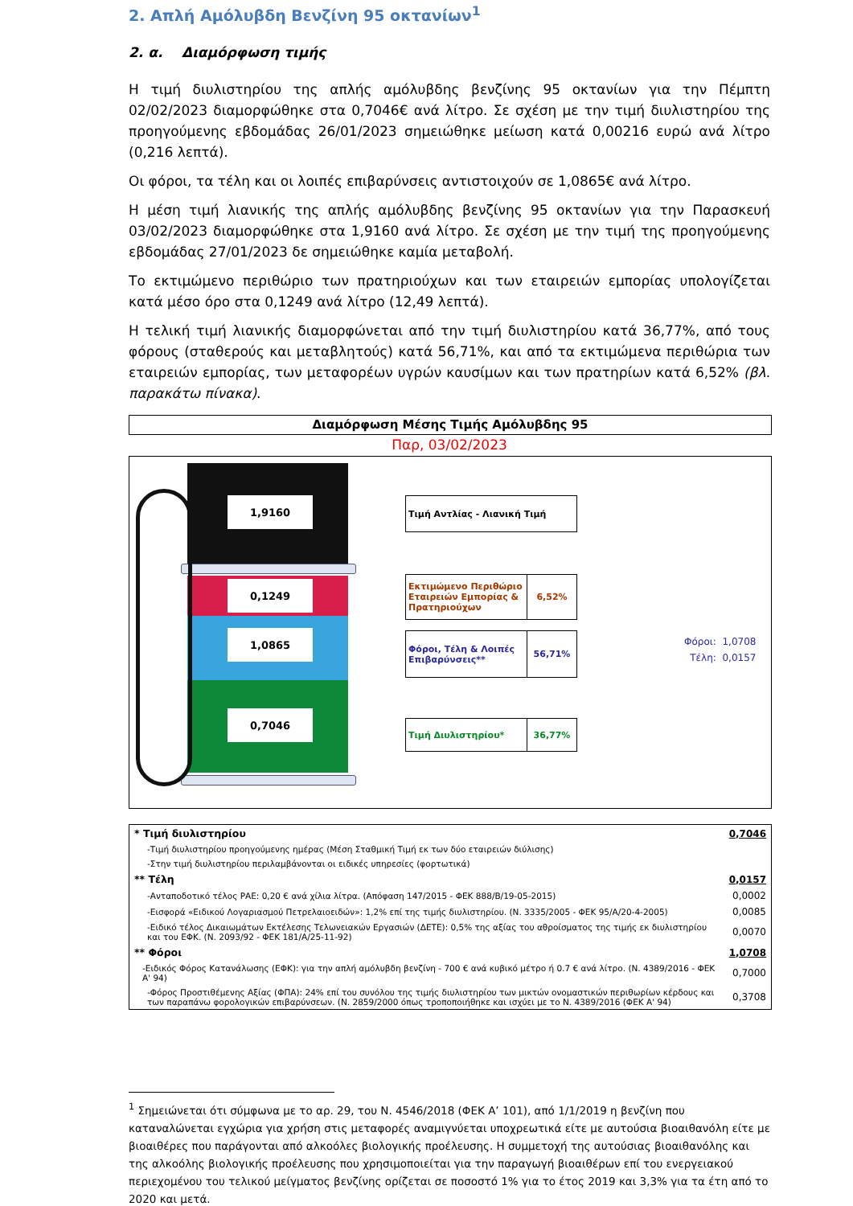2. Απλή Αμόλυβδη Βενζίνη 95 οκτανίων<sup>1</sup>
2. α. Διαμόρφωση τιμής
Η τιμή διυλιστηρίου της απλής αμόλυβδης βενζίνης 95 οκτανίων για την Πέμπτη 02/02/2023 διαμορφώθηκε στα 0,7046€ ανά λίτρο. Σε σχέση με την τιμή διυλιστηρίου της προηγούμενης εβδομάδας 26/01/2023 σημειώθηκε μείωση κατά 0,00216 ευρώ ανά λίτρο (0,216 λεπτά).
Οι φόροι, τα τέλη και οι λοιπές επιβαρύνσεις αντιστοιχούν σε 1,0865€ ανά λίτρο.
Η μέση τιμή λιανικής της απλής αμόλυβδης βενζίνης 95 οκτανίων για την Παρασκευή 03/02/2023 διαμορφώθηκε στα 1,9160 ανά λίτρο. Σε σχέση με την τιμή της προηγούμενης εβδομάδας 27/01/2023 δε σημειώθηκε καμία μεταβολή.
Το εκτιμώμενο περιθώριο των πρατηριούχων και των εταιρειών εμπορίας υπολογίζεται κατά μέσο όρο στα 0,1249 ανά λίτρο (12,49 λεπτά).
Η τελική τιμή λιανικής διαμορφώνεται από την τιμή διυλιστηρίου κατά 36,77%, από τους φόρους (σταθερούς και μεταβλητούς) κατά 56,71%, και από τα εκτιμώμενα περιθώρια των εταιρειών εμπορίας, των μεταφορέων υγρών καυσίμων και των πρατηρίων κατά 6,52% (βλ. παρακάτω πίνακα).
Διαμόρφωση Μέσης Τιμής Αμόλυβδης 95
Παρ, 03/02/2023
1,9160
0,1249
1,0865
0,7046
Τιμή Αντλίας - Λιανική Τιμή
Εκτιμώμενο Περιθώριο Εταιρειών Εμπορίας & Πρατηριούχων
6,52%
Φόροι, Τέλη & Λοιπές Επιβαρύνσεις**
56,71%
Τιμή Διυλιστηρίου* 36,77%
Φόροι: 1,0708
Τέλη: 0,0157
| * Τιμή διυλιστηρίου | 0,7046 |
| -Τιμή διυλιστηρίου προηγούμενης ημέρας (Μέση Σταθμική Τιμή εκ των δύο εταιρειών διύλισης) | |
| -Στην τιμή διυλιστηρίου περιλαμβάνονται οι ειδικές υπηρεσίες (φορτωτικά) | |
| ** Τέλη | 0,0157 |
| -Ανταποδοτικό τέλος ΡΑΕ: 0,20 € ανά χίλια λίτρα. (Απόφαση 147/2015 - ΦΕΚ 888/Β/19-05-2015) | 0,0002 |
| -Εισφορά «Ειδικού Λογαριασμού Πετρελαιοειδών»: 1,2% επί της τιμής διυλιστηρίου. (Ν. 3335/2005 - ΦΕΚ 95/Α/20-4-2005) | 0,0085 |
| -Ειδικό τέλος Δικαιωμάτων Εκτέλεσης Τελωνειακών Εργασιών (ΔΕΤΕ): 0,5% της αξίας του αθροίσματος της τιμής εκ διυλιστηρίου και του ΕΦΚ. (Ν. 2093/92 - ΦΕΚ 181/Α/25-11-92) | 0,0070 |
| ** Φόροι | 1,0708 |
| -Ειδικός Φόρος Κατανάλωσης (ΕΦΚ): για την απλή αμόλυβδη βενζίνη - 700 € ανά κυβικό μέτρο ή 0.7 € ανά λίτρο. (Ν. 4389/2016 - ΦΕΚ Α' 94) | 0,7000 |
| -Φόρος Προστιθέμενης Αξίας (ΦΠΑ): 24% επί του συνόλου της τιμής διυλιστηρίου των μικτών ονομαστικών περιθωρίων κέρδους και των παραπάνω φορολογικών επιβαρύνσεων. (Ν. 2859/2000 όπως τροποποιήθηκε και ισχύει με το Ν. 4389/2016 (ΦΕΚ Α' 94) | 0,3708 |
<sup>1</sup> Σημειώνεται ότι σύμφωνα με το αρ. 29, του Ν. 4546/2018 (ΦΕΚ Α’ 101), από 1/1/2019 η βενζίνη που καταναλώνεται εγχώρια για χρήση στις μεταφορές αναμιγνύεται υποχρεωτικά είτε με αυτούσια βιοαιθανόλη είτε με βιοαιθέρες που παράγονται από αλκοόλες βιολογικής προέλευσης. Η συμμετοχή της αυτούσιας βιοαιθανόλης και της αλκοόλης βιολογικής προέλευσης που χρησιμοποιείται για την παραγωγή βιοαιθέρων επί του ενεργειακού περιεχομένου του τελικού μείγματος βενζίνης ορίζεται σε ποσοστό 1% για το έτος 2019 και 3,3% για τα έτη από το 2020 και μετά.